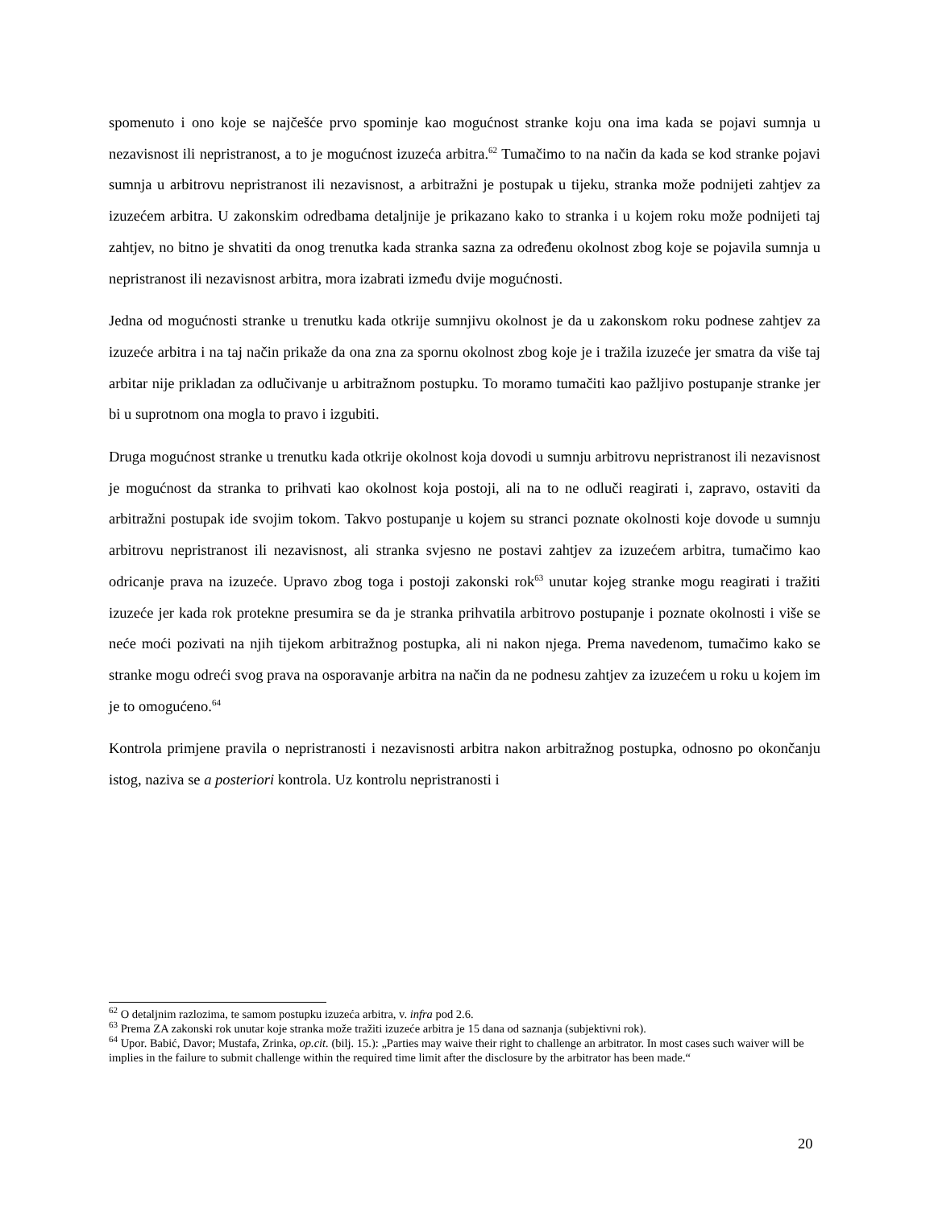spomenuto i ono koje se najčešće prvo spominje kao mogućnost stranke koju ona ima kada se pojavi sumnja u nezavisnost ili nepristranost, a to je mogućnost izuzeća arbitra.<sup>62</sup> Tumačimo to na način da kada se kod stranke pojavi sumnja u arbitrovu nepristranost ili nezavisnost, a arbitražni je postupak u tijeku, stranka može podnijeti zahtjev za izuzećem arbitra. U zakonskim odredbama detaljnije je prikazano kako to stranka i u kojem roku može podnijeti taj zahtjev, no bitno je shvatiti da onog trenutka kada stranka sazna za određenu okolnost zbog koje se pojavila sumnja u nepristranost ili nezavisnost arbitra, mora izabrati između dvije mogućnosti.
Jedna od mogućnosti stranke u trenutku kada otkrije sumnjivu okolnost je da u zakonskom roku podnese zahtjev za izuzeće arbitra i na taj način prikaže da ona zna za spornu okolnost zbog koje je i tražila izuzeće jer smatra da više taj arbitar nije prikladan za odlučivanje u arbitražnom postupku. To moramo tumačiti kao pažljivo postupanje stranke jer bi u suprotnom ona mogla to pravo i izgubiti.
Druga mogućnost stranke u trenutku kada otkrije okolnost koja dovodi u sumnju arbitrovu nepristranost ili nezavisnost je mogućnost da stranka to prihvati kao okolnost koja postoji, ali na to ne odluči reagirati i, zapravo, ostaviti da arbitražni postupak ide svojim tokom. Takvo postupanje u kojem su stranci poznate okolnosti koje dovode u sumnju arbitrovu nepristranost ili nezavisnost, ali stranka svjesno ne postavi zahtjev za izuzećem arbitra, tumačimo kao odricanje prava na izuzeće. Upravo zbog toga i postoji zakonski rok<sup>63</sup> unutar kojeg stranke mogu reagirati i tražiti izuzeće jer kada rok protekne presumira se da je stranka prihvatila arbitrovo postupanje i poznate okolnosti i više se neće moći pozivati na njih tijekom arbitražnog postupka, ali ni nakon njega. Prema navedenom, tumačimo kako se stranke mogu odreći svog prava na osporavanje arbitra na način da ne podnesu zahtjev za izuzećem u roku u kojem im je to omogućeno.<sup>64</sup>
Kontrola primjene pravila o nepristranosti i nezavisnosti arbitra nakon arbitražnog postupka, odnosno po okončanju istog, naziva se a posteriori kontrola. Uz kontrolu nepristranosti i
<sup>62</sup> O detaljnim razlozima, te samom postupku izuzeća arbitra, v. infra pod 2.6.
<sup>63</sup> Prema ZA zakonski rok unutar koje stranka može tražiti izuzeće arbitra je 15 dana od saznanja (subjektivni rok).
<sup>64</sup> Upor. Babić, Davor; Mustafa, Zrinka, op.cit. (bilj. 15.): „Parties may waive their right to challenge an arbitrator. In most cases such waiver will be implies in the failure to submit challenge within the required time limit after the disclosure by the arbitrator has been made.“
20